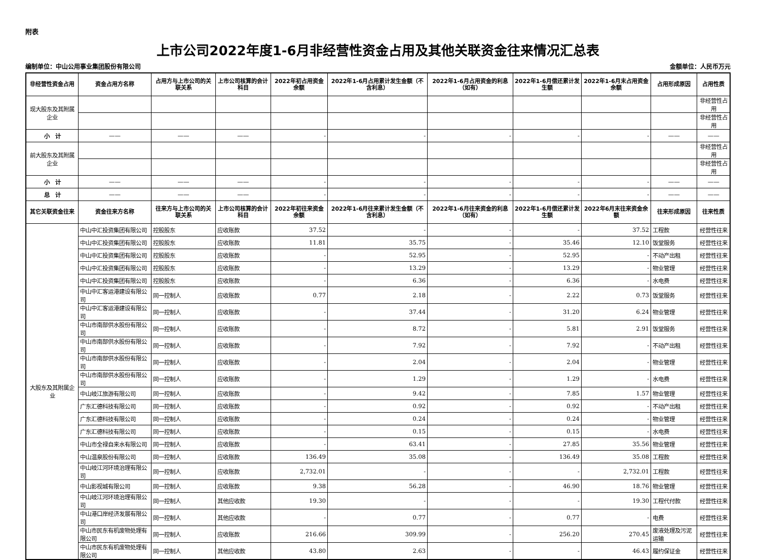附表
上市公司2022年度1-6月非经营性资金占用及其他关联资金往来情况汇总表
编制单位：中山公用事业集团股份有限公司 金额单位：人民币万元
| 非经营性资金占用 | 资金占用方名称 | 占用方与上市公司的关联关系 | 上市公司核算的会计科目 | 2022年初占用资金余额 | 2022年1-6月占用累计发生金额（不含利息） | 2022年1-6月占用资金的利息（如有） | 2022年1-6月偿还累计发生额 | 2022年1-6月末占用资金余额 | 占用形成原因 | 占用性质 |
| --- | --- | --- | --- | --- | --- | --- | --- | --- | --- | --- |
| 现大股东及其附属企业 | | | | | | | | | | 非经营性占用 |
| | | | | | | | | | | 非经营性占用 |
| 小 计 | —— | —— | —— | - | - | - | - | - | —— | —— |
| 前大股东及其附属企业 | | | | | | | | | | 非经营性占用 |
| | | | | | | | | | | 非经营性占用 |
| 小 计 | —— | —— | —— | - | - | - | - | - | —— | —— |
| 总 计 | —— | —— | —— | - | - | - | - | - | —— | —— |
| 其它关联资金往来 | 资金往来方名称 | 往来方与上市公司的关联关系 | 上市公司核算的会计科目 | 2022年初往来资金余额 | 2022年1-6月往来累计发生金额（不含利息） | 2022年1-6月往来资金的利息（如有） | 2022年1-6月偿还累计发生额 | 2022年6月末往来资金余额 | 往来形成原因 | 往来性质 |
| 大股东及其附属企业 | 中山中汇投资集团有限公司 | 控股股东 | 应收账款 | 37.52 | - | - | - | 37.52 | 工程款 | 经营性往来 |
| | 中山中汇投资集团有限公司 | 控股股东 | 应收账款 | 11.81 | 35.75 | - | 35.46 | 12.10 | 饭堂服务 | 经营性往来 |
| | 中山中汇投资集团有限公司 | 控股股东 | 应收账款 | - | 52.95 | - | 52.95 | - | 不动产出租 | 经营性往来 |
| | 中山中汇投资集团有限公司 | 控股股东 | 应收账款 | - | 13.29 | - | 13.29 | - | 物业管理 | 经营性往来 |
| | 中山中汇投资集团有限公司 | 控股股东 | 应收账款 | - | 6.36 | - | 6.36 | - | 水电费 | 经营性往来 |
| | 中山中汇客运港建设有限公司 | 同一控制人 | 应收账款 | 0.77 | 2.18 | - | 2.22 | 0.73 | 饭堂服务 | 经营性往来 |
| | 中山中汇客运港建设有限公司 | 同一控制人 | 应收账款 | - | 37.44 | - | 31.20 | 6.24 | 物业管理 | 经营性往来 |
| | 中山市南部供水股份有限公司 | 同一控制人 | 应收账款 | - | 8.72 | - | 5.81 | 2.91 | 饭堂服务 | 经营性往来 |
| | 中山市南部供水股份有限公司 | 同一控制人 | 应收账款 | - | 7.92 | - | 7.92 | - | 不动产出租 | 经营性往来 |
| | 中山市南部供水股份有限公司 | 同一控制人 | 应收账款 | - | 2.04 | - | 2.04 | - | 物业管理 | 经营性往来 |
| | 中山市南部供水股份有限公司 | 同一控制人 | 应收账款 | - | 1.29 | - | 1.29 | - | 水电费 | 经营性往来 |
| | 中山岐江旅游有限公司 | 同一控制人 | 应收账款 | - | 9.42 | - | 7.85 | 1.57 | 物业管理 | 经营性往来 |
| | 广东汇德科技有限公司 | 同一控制人 | 应收账款 | - | 0.92 | - | 0.92 | - | 不动产出租 | 经营性往来 |
| | 广东汇德科技有限公司 | 同一控制人 | 应收账款 | - | 0.24 | - | 0.24 | - | 物业管理 | 经营性往来 |
| | 广东汇德科技有限公司 | 同一控制人 | 应收账款 | - | 0.15 | - | 0.15 | - | 水电费 | 经营性往来 |
| | 中山市全禄自来水有限公司 | 同一控制人 | 应收账款 | - | 63.41 | - | 27.85 | 35.56 | 物业管理 | 经营性往来 |
| | 中山温泉股份有限公司 | 同一控制人 | 应收账款 | 136.49 | 35.08 | - | 136.49 | 35.08 | 工程款 | 经营性往来 |
| | 中山岐江河环境治理有限公司 | 同一控制人 | 应收账款 | 2,732.01 | - | - | - | 2,732.01 | 工程款 | 经营性往来 |
| | 中山影视城有限公司 | 同一控制人 | 应收账款 | 9.38 | 56.28 | - | 46.90 | 18.76 | 物业管理 | 经营性往来 |
| | 中山岐江河环境治理有限公司 | 同一控制人 | 其他应收款 | 19.30 | - | - | - | 19.30 | 工程代付款 | 经营性往来 |
| | 中山港口岸经济发展有限公司 | 同一控制人 | 其他应收款 | - | 0.77 | - | 0.77 | - | 电费 | 经营性往来 |
| | 中山市民东有机废物处理有限公司 | 同一控制人 | 应收账款 | 216.66 | 309.99 | - | 256.20 | 270.45 | 废液处理及污泥运输 | 经营性往来 |
| | 中山市民东有机废物处理有限公司 | 同一控制人 | 其他应收款 | 43.80 | 2.63 | - | - | 46.43 | 履约保证金 | 经营性往来 |